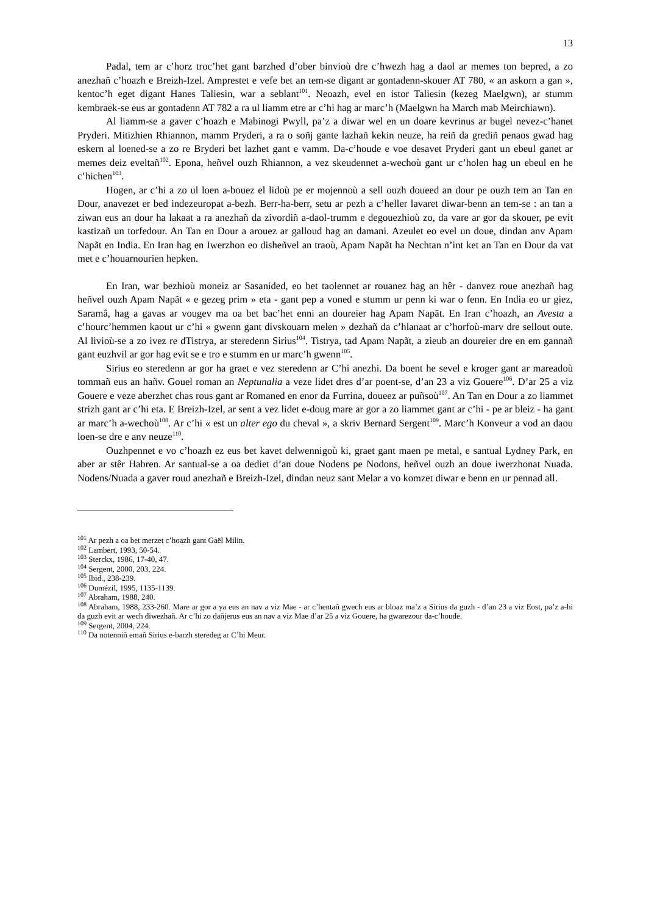13
Padal, tem ar c’horz troc’het gant barzhed d’ober binvioù dre c’hwezh hag a daol ar memes ton bepred, a zo anezhañ c’hoazh e Breizh-Izel. Amprestet e vefe bet an tem-se digant ar gontadenn-skouer AT 780, « an askorn a gan », kentoc’h eget digant Hanes Taliesin, war a seblant<sup>101</sup>. Neoazh, evel en istor Taliesin (kezeg Maelgwn), ar stumm kembraek-se eus ar gontadenn AT 782 a ra ul liamm etre ar c’hi hag ar marc’h (Maelgwn ha March mab Meirchiawn).
Al liamm-se a gaver c’hoazh e Mabinogi Pwyll, pa’z a diwar wel en un doare kevrinus ar bugel nevez-c’hanet Pryderi. Mitizhien Rhiannon, mamm Pryderi, a ra o soñj gante lazhañ kekin neuze, ha reiñ da grediñ penaos gwad hag eskern al loened-se a zo re Bryderi bet lazhet gant e vamm. Da-c’houde e voe desavet Pryderi gant un ebeul ganet ar memes deiz eveltañ<sup>102</sup>. Epona, heñvel ouzh Rhiannon, a vez skeudennet a-wechoù gant ur c’holen hag un ebeul en he c’hichen<sup>103</sup>.
Hogen, ar c’hi a zo ul loen a-bouez el lidoù pe er mojennoù a sell ouzh doueed an dour pe ouzh tem an Tan en Dour, anavezet er bed indezeuropat a-bezh. Berr-ha-berr, setu ar pezh a c’heller lavaret diwar-benn an tem-se : an tan a ziwan eus an dour ha lakaat a ra anezhañ da zivordiñ a-daol-trumm e degouezhioù zo, da vare ar gor da skouer, pe evit kastizañ un torfedour. An Tan en Dour a arouez ar galloud hag an damani. Azeulet eo evel un doue, dindan anv Apam Napãt en India. En Iran hag en Iwerzhon eo disheñvel an traoù, Apam Napãt ha Nechtan n’int ket an Tan en Dour da vat met e c’houarnourien hepken.
En Iran, war bezhioù moneiz ar Sasanided, eo bet taolennet ar rouanez hag an hêr - danvez roue anezhañ hag heñvel ouzh Apam Napãt « e gezeg prim » eta - gant pep a voned e stumm ur penn ki war o fenn. En India eo ur giez, Saramâ, hag a gavas ar vougev ma oa bet bac’het enni an doureier hag Apam Napãt. En Iran c’hoazh, an Avesta a c’hourc’hemmen kaout ur c’hi « gwenn gant divskouarn melen » dezhañ da c’hlanaat ar c’horfoù-marv dre sellout oute. Al livioù-se a zo ivez re dTistrya, ar steredenn Sirius<sup>104</sup>. Tistrya, tad Apam Napãt, a zieub an doureier dre en em gannañ gant euzhvil ar gor hag evit se e tro e stumm en ur marc’h gwenn<sup>105</sup>.
Sirius eo steredenn ar gor ha graet e vez steredenn ar C’hi anezhi. Da boent he sevel e kroger gant ar mareadoù tommañ eus an hañv. Gouel roman an Neptunalia a veze lidet dres d’ar poent-se, d’an 23 a viz Gouere<sup>106</sup>. D’ar 25 a viz Gouere e veze aberzhet chas rous gant ar Romaned en enor da Furrina, doueez ar puñsoù<sup>107</sup>. An Tan en Dour a zo liammet strizh gant ar c’hi eta. E Breizh-Izel, ar sent a vez lidet e-doug mare ar gor a zo liammet gant ar c’hi - pe ar bleiz - ha gant ar marc’h a-wechoù<sup>108</sup>. Ar c’hi « est un alter ego du cheval », a skriv Bernard Sergent<sup>109</sup>. Marc’h Konveur a vod an daou loen-se dre e anv neuze<sup>110</sup>.
Ouzhpennet e vo c’hoazh ez eus bet kavet delwennigoù ki, graet gant maen pe metal, e santual Lydney Park, en aber ar stêr Habren. Ar santual-se a oa dediet d’an doue Nodens pe Nodons, heñvel ouzh an doue iwerzhonat Nuada. Nodens/Nuada a gaver roud anezhañ e Breizh-Izel, dindan neuz sant Melar a vo komzet diwar e benn en ur pennad all.
<sup>101</sup> Ar pezh a oa bet merzet c’hoazh gant Gaël Milin.
<sup>102</sup> Lambert, 1993, 50-54.
<sup>103</sup> Sterckx, 1986, 17-40, 47.
<sup>104</sup> Sergent, 2000, 203, 224.
<sup>105</sup> Ibid., 238-239.
<sup>106</sup> Dumézil, 1995, 1135-1139.
<sup>107</sup> Abraham, 1988, 240.
<sup>108</sup> Abraham, 1988, 233-260. Mare ar gor a ya eus an nav a viz Mae - ar c’hentañ gwech eus ar bloaz ma’z a Sirius da guzh - d’an 23 a viz Eost, pa’z a-hi da guzh evit ar wech diwezhañ. Ar c’hi zo dañjerus eus an nav a viz Mae d’ar 25 a viz Gouere, ha gwarezour da-c’houde.
<sup>109</sup> Sergent, 2004, 224.
<sup>110</sup> Da notenniñ emañ Sirius e-barzh steredeg ar C’hi Meur.